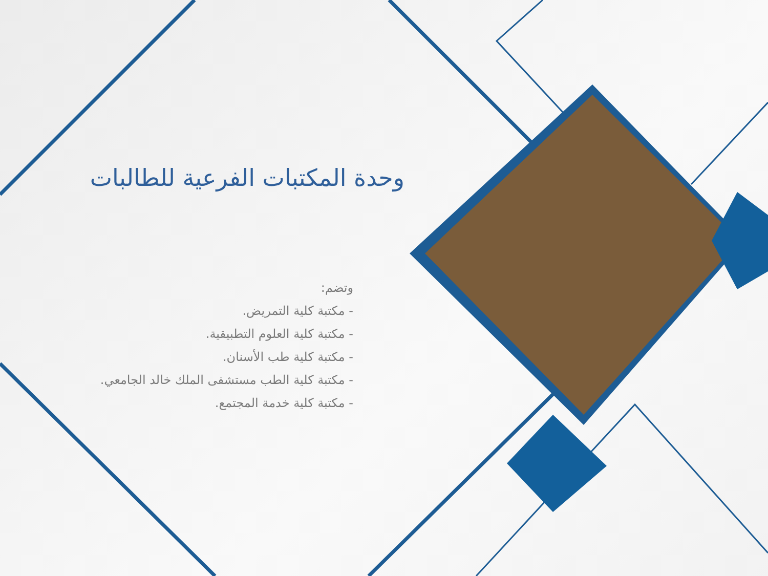وحدة المكتبات الفرعية للطالبات
وتضم:
- مكتبة كلية التمريض.
- مكتبة كلية العلوم التطبيقية.
- مكتبة كلية طب الأسنان.
- مكتبة كلية الطب مستشفى الملك خالد الجامعي.
- مكتبة كلية خدمة المجتمع.